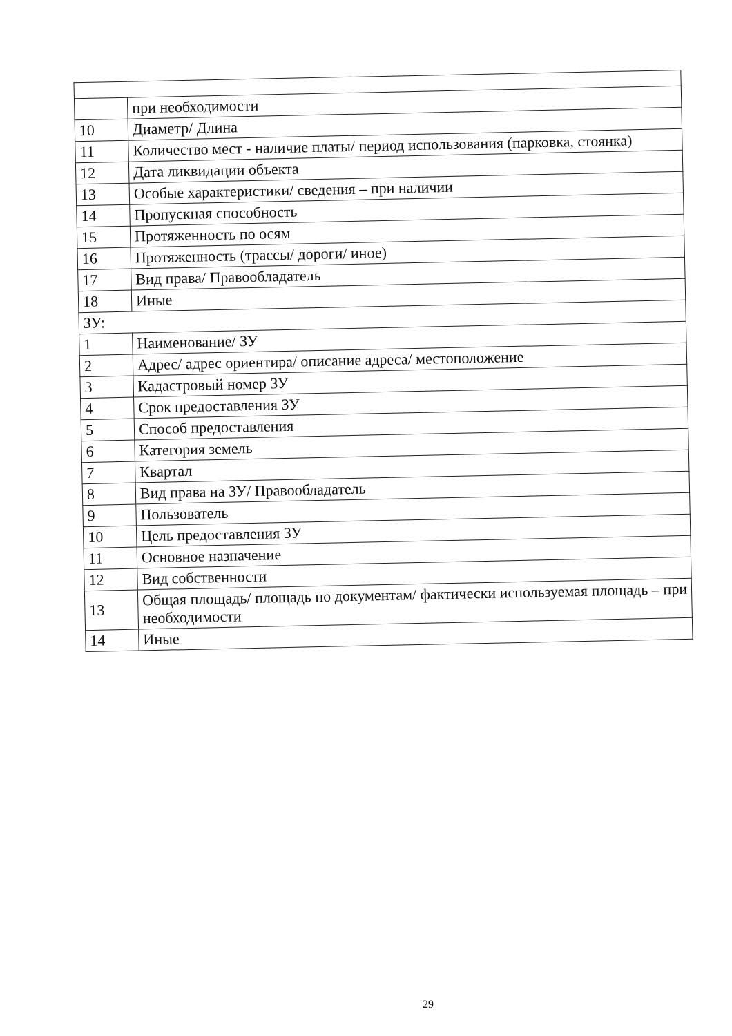| | при необходимости |
| 10 | Диаметр/ Длина |
| 11 | Количество мест - наличие платы/ период использования (парковка, стоянка) |
| 12 | Дата ликвидации объекта |
| 13 | Особые характеристики/ сведения – при наличии |
| 14 | Пропускная способность |
| 15 | Протяженность по осям |
| 16 | Протяженность (трассы/ дороги/ иное) |
| 17 | Вид права/ Правообладатель |
| 18 | Иные |
| ЗУ: | |
| 1 | Наименование/ ЗУ |
| 2 | Адрес/ адрес ориентира/ описание адреса/ местоположение |
| 3 | Кадастровый номер ЗУ |
| 4 | Срок предоставления ЗУ |
| 5 | Способ предоставления |
| 6 | Категория земель |
| 7 | Квартал |
| 8 | Вид права на ЗУ/ Правообладатель |
| 9 | Пользователь |
| 10 | Цель предоставления ЗУ |
| 11 | Основное назначение |
| 12 | Вид собственности |
| 13 | Общая площадь/ площадь по документам/ фактически используемая площадь – при необходимости |
| 14 | Иные |
29